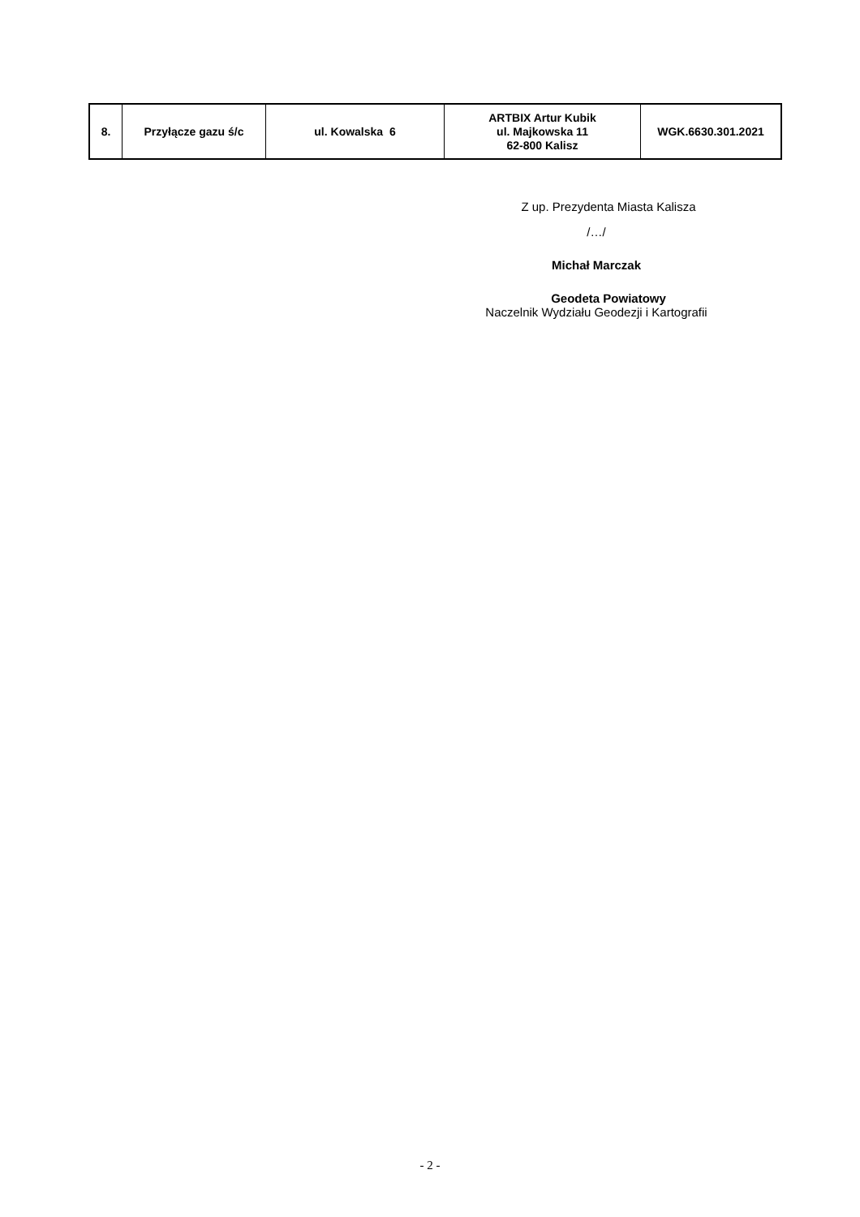| 8. | Przyłącze gazu ś/c | ul. Kowalska 6 | ARTBIX Artur Kubik ul. Majkowska 11 62-800 Kalisz | WGK.6630.301.2021 |
Z up. Prezydenta Miasta Kalisza
/…/
Michał Marczak
Geodeta Powiatowy
Naczelnik Wydziału Geodezji i Kartografii
- 2 -